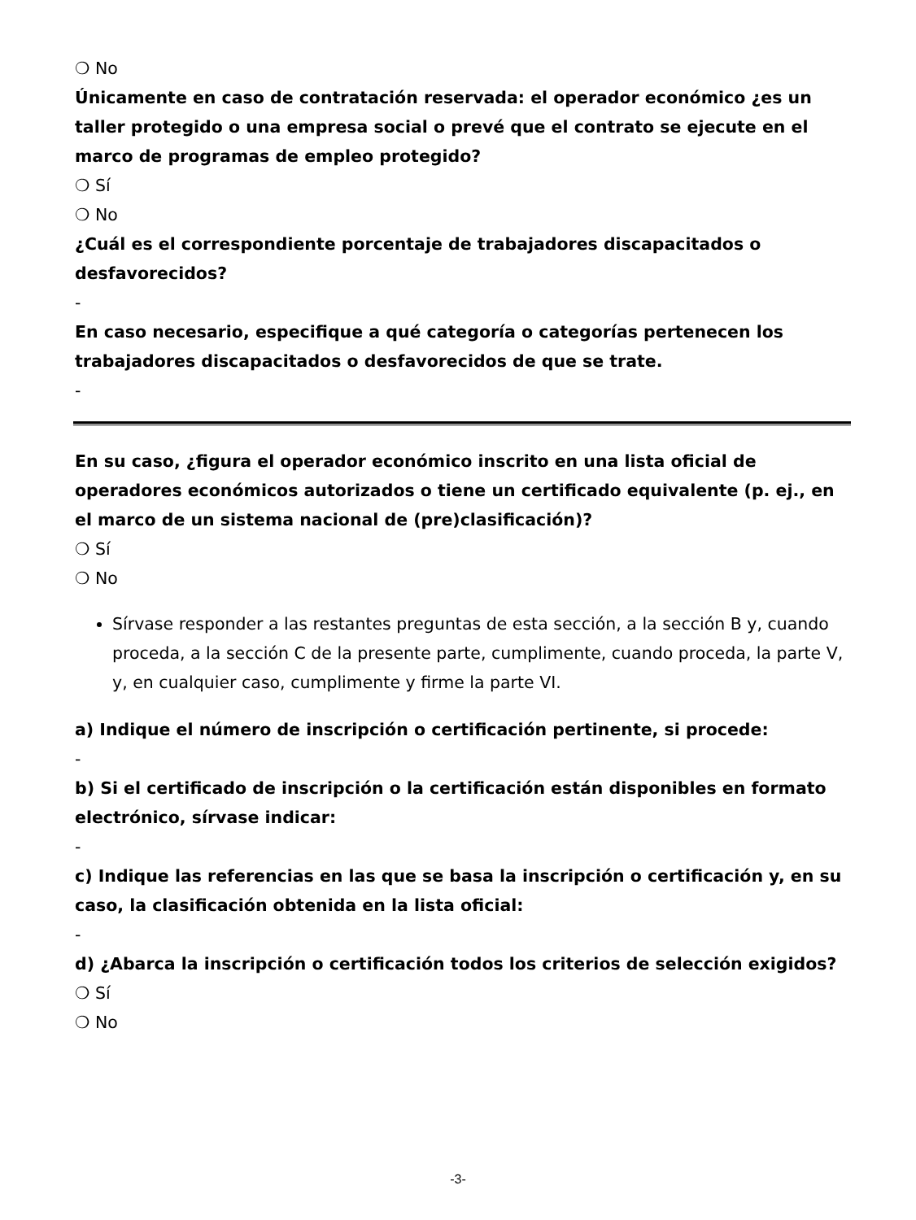❍ No
Únicamente en caso de contratación reservada: el operador económico ¿es un taller protegido o una empresa social o prevé que el contrato se ejecute en el marco de programas de empleo protegido?
❍ Sí
❍ No
¿Cuál es el correspondiente porcentaje de trabajadores discapacitados o desfavorecidos?
-
En caso necesario, especifique a qué categoría o categorías pertenecen los trabajadores discapacitados o desfavorecidos de que se trate.
-
En su caso, ¿figura el operador económico inscrito en una lista oficial de operadores económicos autorizados o tiene un certificado equivalente (p. ej., en el marco de un sistema nacional de (pre)clasificación)?
❍ Sí
❍ No
Sírvase responder a las restantes preguntas de esta sección, a la sección B y, cuando proceda, a la sección C de la presente parte, cumplimente, cuando proceda, la parte V, y, en cualquier caso, cumplimente y firme la parte VI.
a) Indique el número de inscripción o certificación pertinente, si procede:
-
b) Si el certificado de inscripción o la certificación están disponibles en formato electrónico, sírvase indicar:
-
c) Indique las referencias en las que se basa la inscripción o certificación y, en su caso, la clasificación obtenida en la lista oficial:
-
d) ¿Abarca la inscripción o certificación todos los criterios de selección exigidos?
❍ Sí
❍ No
-3-